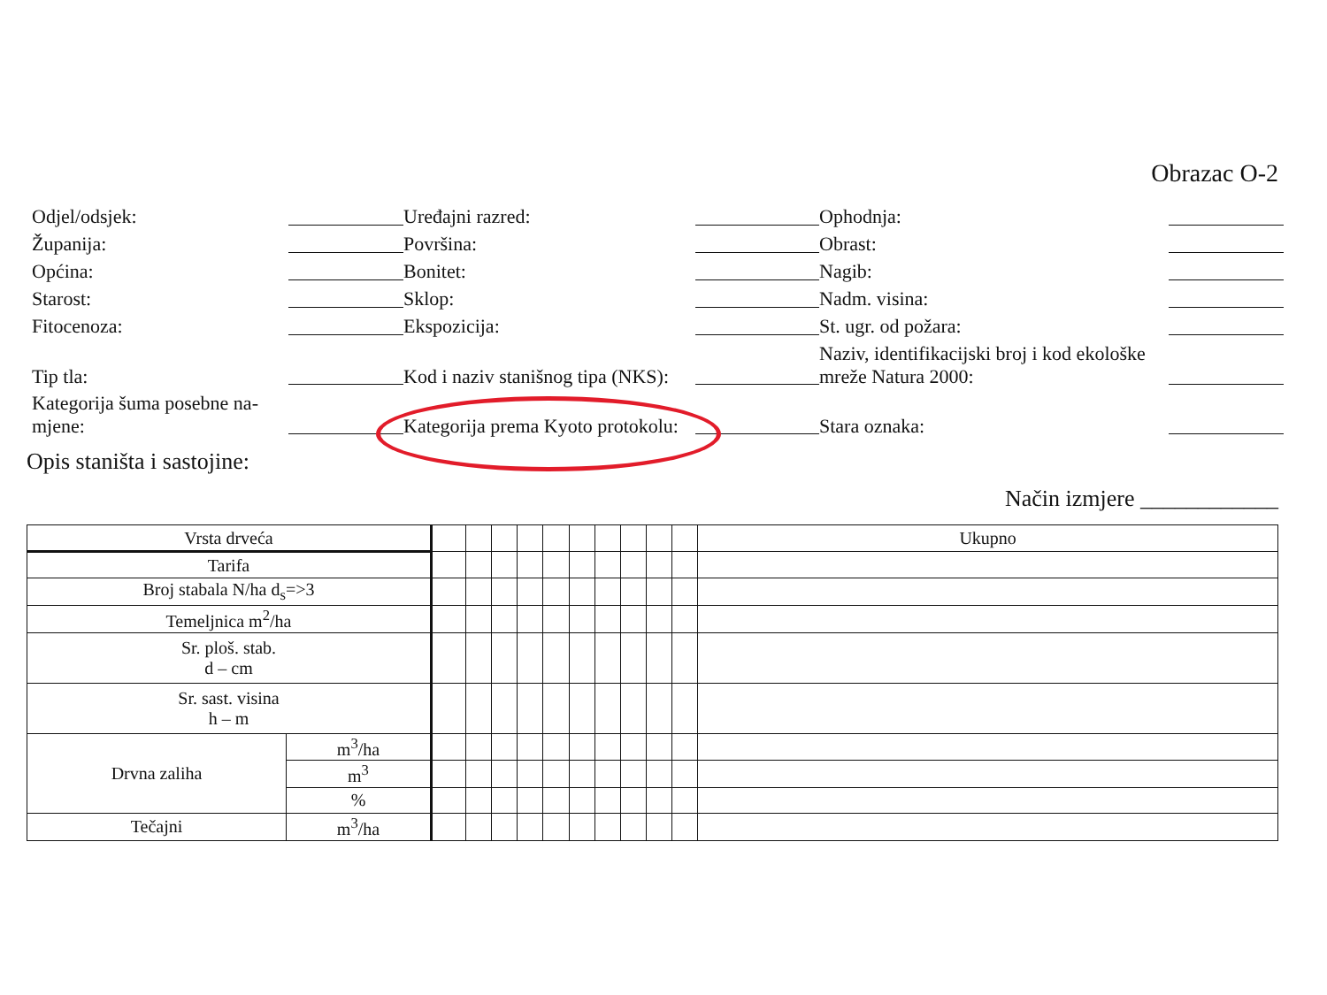Obrazac O-2
Odjel/odsjek:
Uređajni razred:
Ophodnja:
Županija:
Površina:
Obrast:
Općina:
Bonitet:
Nagib:
Starost:
Sklop:
Nadm. visina:
Fitocenoza:
Ekspozicija:
St. ugr. od požara:
Tip tla:
Kod i naziv stanišnog tipa (NKS):
Naziv, identifikacijski broj i kod ekološke mreže Natura 2000:
Kategorija šuma posebne na-mjene:
Kategorija prema Kyoto protokolu:
Stara oznaka:
Opis staništa i sastojine:
Način izmjere ____________
| Vrsta drveća | | | | | | | | | | | | Ukupno |
| Tarifa | | | | | | | | | | | | |
| Broj stabala N/ha d<sub>s</sub>=>3 | | | | | | | | | | | | |
| Temeljnica m<sup>2</sup>/ha | | | | | | | | | | | | |
| Sr. ploš. stab. d – cm | | | | | | | | | | | | |
| Sr. sast. visina h – m | | | | | | | | | | | | |
| Drvna zaliha | m<sup>3</sup>/ha | | | | | | | | | | | |
| | m<sup>3</sup> | | | | | | | | | | | |
| | % | | | | | | | | | | | |
| Tečajni | m<sup>3</sup>/ha | | | | | | | | | | | |